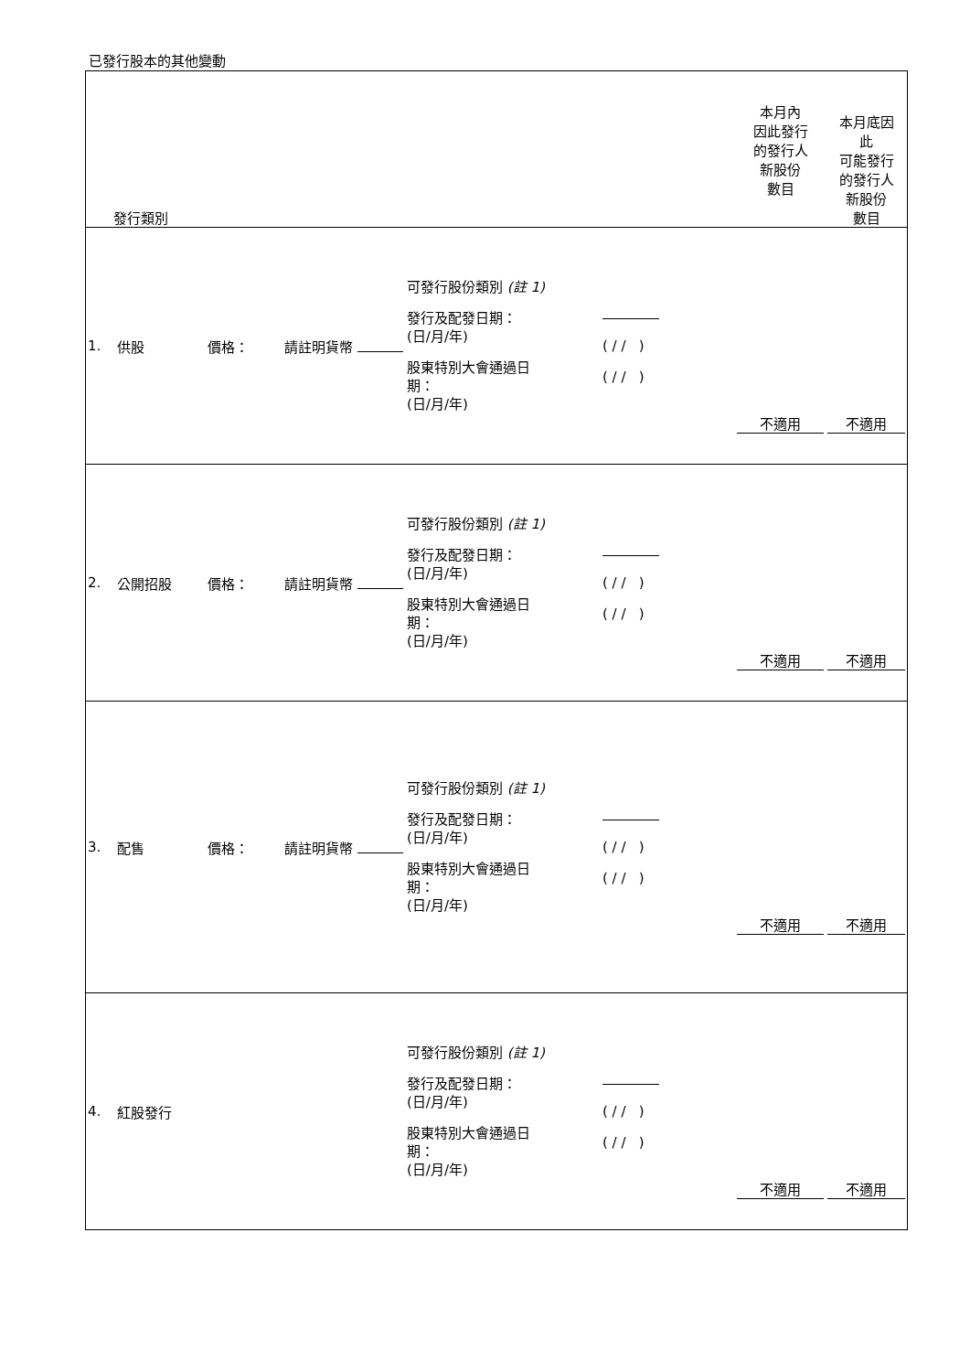已發行股本的其他變動
| 發行類別 | | | | | | 本月內 因此發行 的發行人 新股份 數目 | 本月底因 此 可能發行 的發行人 新股份 數目 |
| 1. | 供股 | 價格： | 請註明貨幣 | 可發行股份類別 (註 1) 發行及配發日期： (日/月/年) 股東特別大會通過日 期： (日/月/年) | ( / / ) ( / / ) | 不適用 | 不適用 |
| 2. | 公開招股 | 價格： | 請註明貨幣 | 可發行股份類別 (註 1) 發行及配發日期： (日/月/年) 股東特別大會通過日 期： (日/月/年) | ( / / ) ( / / ) | 不適用 | 不適用 |
| 3. | 配售 | 價格： | 請註明貨幣 | 可發行股份類別 (註 1) 發行及配發日期： (日/月/年) 股東特別大會通過日 期： (日/月/年) | ( / / ) ( / / ) | 不適用 | 不適用 |
| 4. | 紅股發行 | | | 可發行股份類別 (註 1) 發行及配發日期： (日/月/年) 股東特別大會通過日 期： (日/月/年) | ( / / ) ( / / ) | 不適用 | 不適用 |